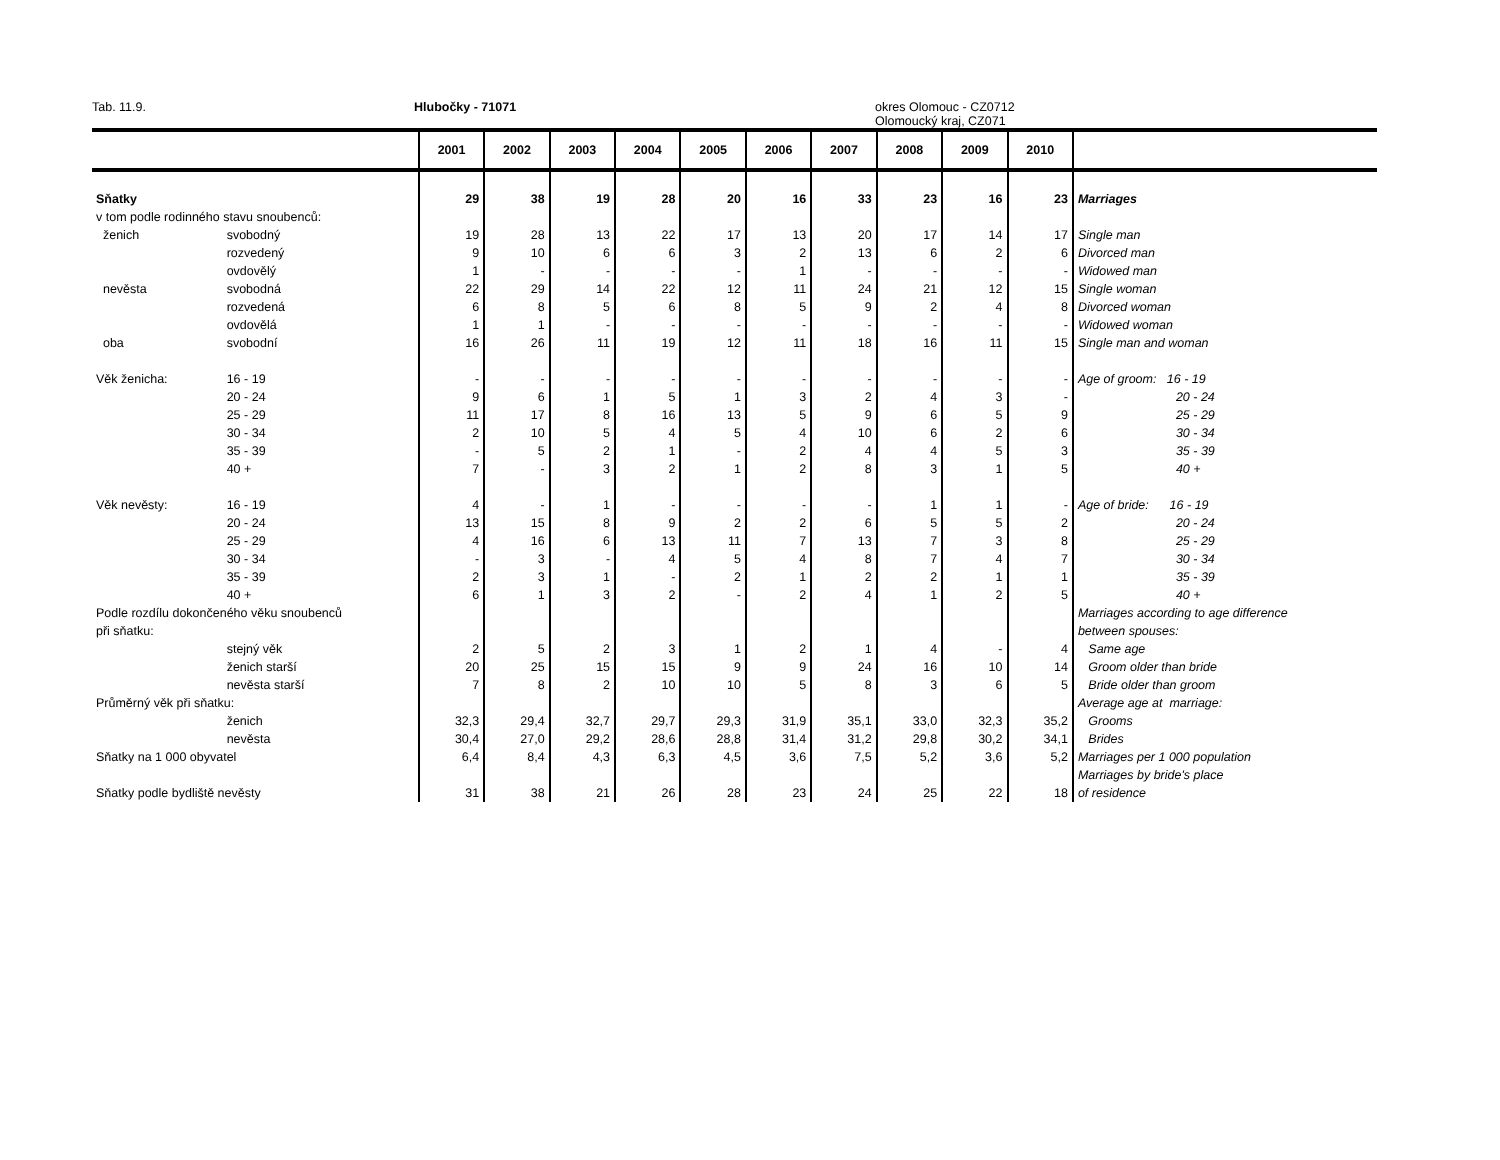Tab. 11.9. Hlubočky - 71071 okres Olomouc - CZ0712
Olomoucký kraj, CZ071
| | | 2001 | 2002 | 2003 | 2004 | 2005 | 2006 | 2007 | 2008 | 2009 | 2010 | |
| --- | --- | --- | --- | --- | --- | --- | --- | --- | --- | --- | --- | --- |
| Sňatky | | 29 | 38 | 19 | 28 | 20 | 16 | 33 | 23 | 16 | 23 | Marriages |
| v tom podle rodinného stavu snoubenců: | | | | | | | | | | | | |
| ženich | svobodný | 19 | 28 | 13 | 22 | 17 | 13 | 20 | 17 | 14 | 17 | Single man |
| | rozvedený | 9 | 10 | 6 | 6 | 3 | 2 | 13 | 6 | 2 | 6 | Divorced man |
| | ovdovělý | 1 | - | - | - | - | 1 | - | - | - | - | Widowed man |
| nevěsta | svobodná | 22 | 29 | 14 | 22 | 12 | 11 | 24 | 21 | 12 | 15 | Single woman |
| | rozvedená | 6 | 8 | 5 | 6 | 8 | 5 | 9 | 2 | 4 | 8 | Divorced woman |
| | ovdovělá | 1 | 1 | - | - | - | - | - | - | - | - | Widowed woman |
| oba | svobodní | 16 | 26 | 11 | 19 | 12 | 11 | 18 | 16 | 11 | 15 | Single man and woman |
| Věk ženicha: | 16 - 19 | - | - | - | - | - | - | - | - | - | - | Age of groom: 16 - 19 |
| | 20 - 24 | 9 | 6 | 1 | 5 | 1 | 3 | 2 | 4 | 3 | - | 20 - 24 |
| | 25 - 29 | 11 | 17 | 8 | 16 | 13 | 5 | 9 | 6 | 5 | 9 | 25 - 29 |
| | 30 - 34 | 2 | 10 | 5 | 4 | 5 | 4 | 10 | 6 | 2 | 6 | 30 - 34 |
| | 35 - 39 | - | 5 | 2 | 1 | - | 2 | 4 | 4 | 5 | 3 | 35 - 39 |
| | 40 + | 7 | - | 3 | 2 | 1 | 2 | 8 | 3 | 1 | 5 | 40 + |
| Věk nevěsty: | 16 - 19 | 4 | - | 1 | - | - | - | - | 1 | 1 | - | Age of bride: 16 - 19 |
| | 20 - 24 | 13 | 15 | 8 | 9 | 2 | 2 | 6 | 5 | 5 | 2 | 20 - 24 |
| | 25 - 29 | 4 | 16 | 6 | 13 | 11 | 7 | 13 | 7 | 3 | 8 | 25 - 29 |
| | 30 - 34 | - | 3 | - | 4 | 5 | 4 | 8 | 7 | 4 | 7 | 30 - 34 |
| | 35 - 39 | 2 | 3 | 1 | - | 2 | 1 | 2 | 2 | 1 | 1 | 35 - 39 |
| | 40 + | 6 | 1 | 3 | 2 | - | 2 | 4 | 1 | 2 | 5 | 40 + |
| Podle rozdílu dokončeného věku snoubenců | | | | | | | | | | | | Marriages according to age difference |
| při sňatku: | | | | | | | | | | | | between spouses: |
| | stejný věk | 2 | 5 | 2 | 3 | 1 | 2 | 1 | 4 | - | 4 | Same age |
| | ženich starší | 20 | 25 | 15 | 15 | 9 | 9 | 24 | 16 | 10 | 14 | Groom older than bride |
| | nevěsta starší | 7 | 8 | 2 | 10 | 10 | 5 | 8 | 3 | 6 | 5 | Bride older than groom |
| Průměrný věk při sňatku: | | | | | | | | | | | | Average age at marriage: |
| | ženich | 32,3 | 29,4 | 32,7 | 29,7 | 29,3 | 31,9 | 35,1 | 33,0 | 32,3 | 35,2 | Grooms |
| | nevěsta | 30,4 | 27,0 | 29,2 | 28,6 | 28,8 | 31,4 | 31,2 | 29,8 | 30,2 | 34,1 | Brides |
| Sňatky na 1 000 obyvatel | | 6,4 | 8,4 | 4,3 | 6,3 | 4,5 | 3,6 | 7,5 | 5,2 | 3,6 | 5,2 | Marriages per 1 000 population |
| | | | | | | | | | | | | Marriages by bride's place |
| Sňatky podle bydliště nevěsty | | 31 | 38 | 21 | 26 | 28 | 23 | 24 | 25 | 22 | 18 | of residence |